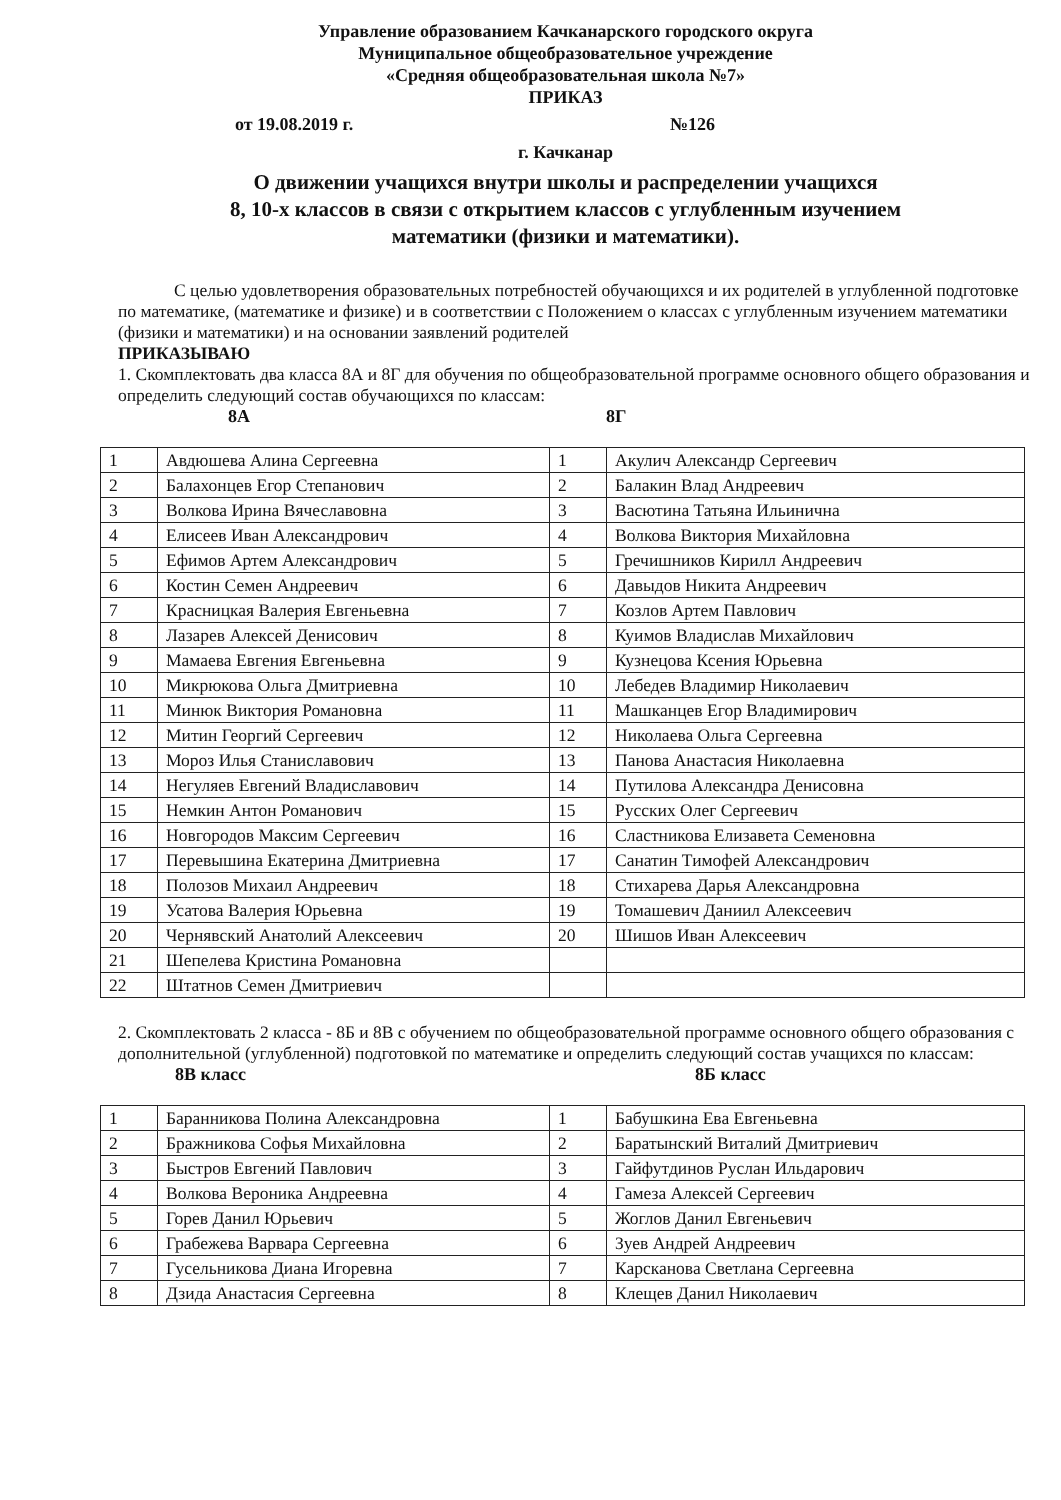Управление образованием Качканарского городского округа
Муниципальное общеобразовательное учреждение
«Средняя общеобразовательная школа №7»
ПРИКАЗ
от 19.08.2019 г. №126
г. Качканар
О движении учащихся внутри школы и распределении учащихся
8, 10-х классов в связи с открытием классов с углубленным изучением
математики (физики и математики).
С целью удовлетворения образовательных потребностей обучающихся и их родителей в углубленной подготовке по математике, (математике и физике) и в соответствии с Положением о классах с углубленным изучением математики (физики и математики) и на основании заявлений родителей
ПРИКАЗЫВАЮ
1. Скомплектовать два класса 8А и 8Г для обучения по общеобразовательной программе основного общего образования и определить следующий состав обучающихся по классам:
8А 8Г
| 1 | Авдюшева Алина Сергеевна | 1 | Акулич Александр Сергеевич |
| 2 | Балахонцев Егор Степанович | 2 | Балакин Влад Андреевич |
| 3 | Волкова Ирина Вячеславовна | 3 | Васютина Татьяна Ильинична |
| 4 | Елисеев Иван Александрович | 4 | Волкова Виктория Михайловна |
| 5 | Ефимов Артем Александрович | 5 | Гречишников Кирилл Андреевич |
| 6 | Костин Семен Андреевич | 6 | Давыдов Никита Андреевич |
| 7 | Красницкая Валерия Евгеньевна | 7 | Козлов Артем Павлович |
| 8 | Лазарев Алексей Денисович | 8 | Куимов Владислав Михайлович |
| 9 | Мамаева Евгения Евгеньевна | 9 | Кузнецова Ксения Юрьевна |
| 10 | Микрюкова Ольга Дмитриевна | 10 | Лебедев Владимир Николаевич |
| 11 | Минюк Виктория Романовна | 11 | Машканцев Егор Владимирович |
| 12 | Митин Георгий Сергеевич | 12 | Николаева Ольга Сергеевна |
| 13 | Мороз Илья Станиславович | 13 | Панова Анастасия Николаевна |
| 14 | Негуляев Евгений Владиславович | 14 | Путилова Александра Денисовна |
| 15 | Немкин Антон Романович | 15 | Русских Олег Сергеевич |
| 16 | Новгородов Максим Сергеевич | 16 | Сластникова Елизавета Семеновна |
| 17 | Перевышина Екатерина Дмитриевна | 17 | Санатин Тимофей Александрович |
| 18 | Полозов Михаил Андреевич | 18 | Стихарева Дарья Александровна |
| 19 | Усатова Валерия Юрьевна | 19 | Томашевич Даниил Алексеевич |
| 20 | Чернявский Анатолий Алексеевич | 20 | Шишов Иван Алексеевич |
| 21 | Шепелева Кристина Романовна | | |
| 22 | Штатнов Семен Дмитриевич | | |
2. Скомплектовать 2 класса - 8Б и 8В с обучением по общеобразовательной программе основного общего образования с дополнительной (углубленной) подготовкой по математике и определить следующий состав учащихся по классам:
8В класс 8Б класс
| 1 | Баранникова Полина Александровна | 1 | Бабушкина Ева Евгеньевна |
| 2 | Бражникова Софья Михайловна | 2 | Баратынский Виталий Дмитриевич |
| 3 | Быстров Евгений Павлович | 3 | Гайфутдинов Руслан Ильдарович |
| 4 | Волкова Вероника Андреевна | 4 | Гамеза Алексей Сергеевич |
| 5 | Горев Данил Юрьевич | 5 | Жоглов Данил Евгеньевич |
| 6 | Грабежева Варвара Сергеевна | 6 | Зуев Андрей Андреевич |
| 7 | Гусельникова Диана Игоревна | 7 | Карсканова Светлана Сергеевна |
| 8 | Дзида Анастасия Сергеевна | 8 | Клещев Данил Николаевич |